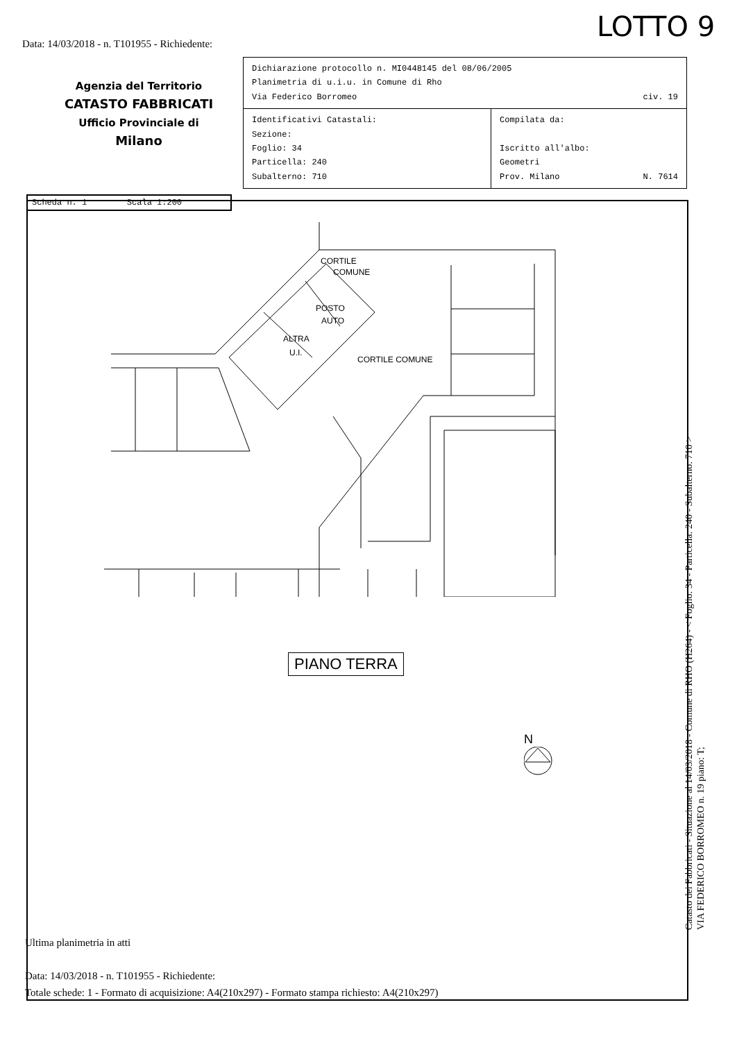LOTTO 9
Data: 14/03/2018 - n. T101955 - Richiedente:
Agenzia del Territorio
CATASTO FABBRICATI
Ufficio Provinciale di
Milano
| Dichiarazione protocollo n. MI0448145 del 08/06/2005 Planimetria di u.i.u. in Comune di Rho Via Federico Borromeo civ. 19 | |
| Identificativi Catastali: Sezione: Foglio: 34 Particella: 240 Subalterno: 710 | Compilata da: Iscritto all'albo: Geometri Prov. Milano N. 7614 |
Scheda n. 1 Scala 1:200
CORTILE
COMUNE
POSTO
AUTO
ALTRA
U.I.
CORTILE COMUNE
PIANO TERRA
N
Ultima planimetria in atti
Data: 14/03/2018 - n. T101955 - Richiedente:
Totale schede: 1 - Formato di acquisizione: A4(210x297) - Formato stampa richiesto: A4(210x297)
Catasto dei Fabbricati - Situazione al 14/03/2018 - Comune di RHO (H264) - < Foglio: 34 - Particella: 240 - Subalterno: 710 >
VIA FEDERICO BORROMEO n. 19 piano: T;